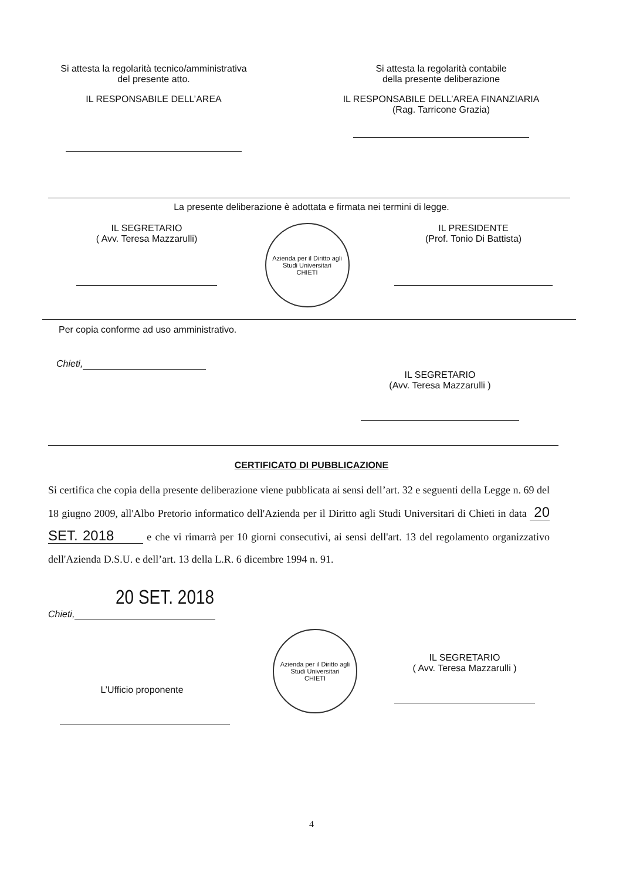Si attesta la regolarità tecnico/amministrativa
del presente atto.
IL RESPONSABILE DELL’AREA
Si attesta la regolarità contabile
della presente deliberazione
IL RESPONSABILE DELL’AREA FINANZIARIA
(Rag. Tarricone Grazia)
La presente deliberazione è adottata e firmata nei termini di legge.
IL SEGRETARIO
( Avv. Teresa Mazzarulli)
Azienda per il Diritto agli Studi Universitari
CHIETI
IL PRESIDENTE
(Prof. Tonio Di Battista)
Per copia conforme ad uso amministrativo.
Chieti,
IL SEGRETARIO
(Avv. Teresa Mazzarulli )
CERTIFICATO DI PUBBLICAZIONE
Si certifica che copia della presente deliberazione viene pubblicata ai sensi dell’art. 32 e seguenti della Legge n. 69 del 18 giugno 2009, all'Albo Pretorio informatico dell'Azienda per il Diritto agli Studi Universitari di Chieti in data 20 SET. 2018 e che vi rimarrà per 10 giorni consecutivi, ai sensi dell'art. 13 del regolamento organizzativo dell'Azienda D.S.U. e dell’art. 13 della L.R. 6 dicembre 1994 n. 91.
20 SET. 2018
Chieti,
L’Ufficio proponente
Azienda per il Diritto agli Studi Universitari
CHIETI
IL SEGRETARIO
( Avv. Teresa Mazzarulli )
4